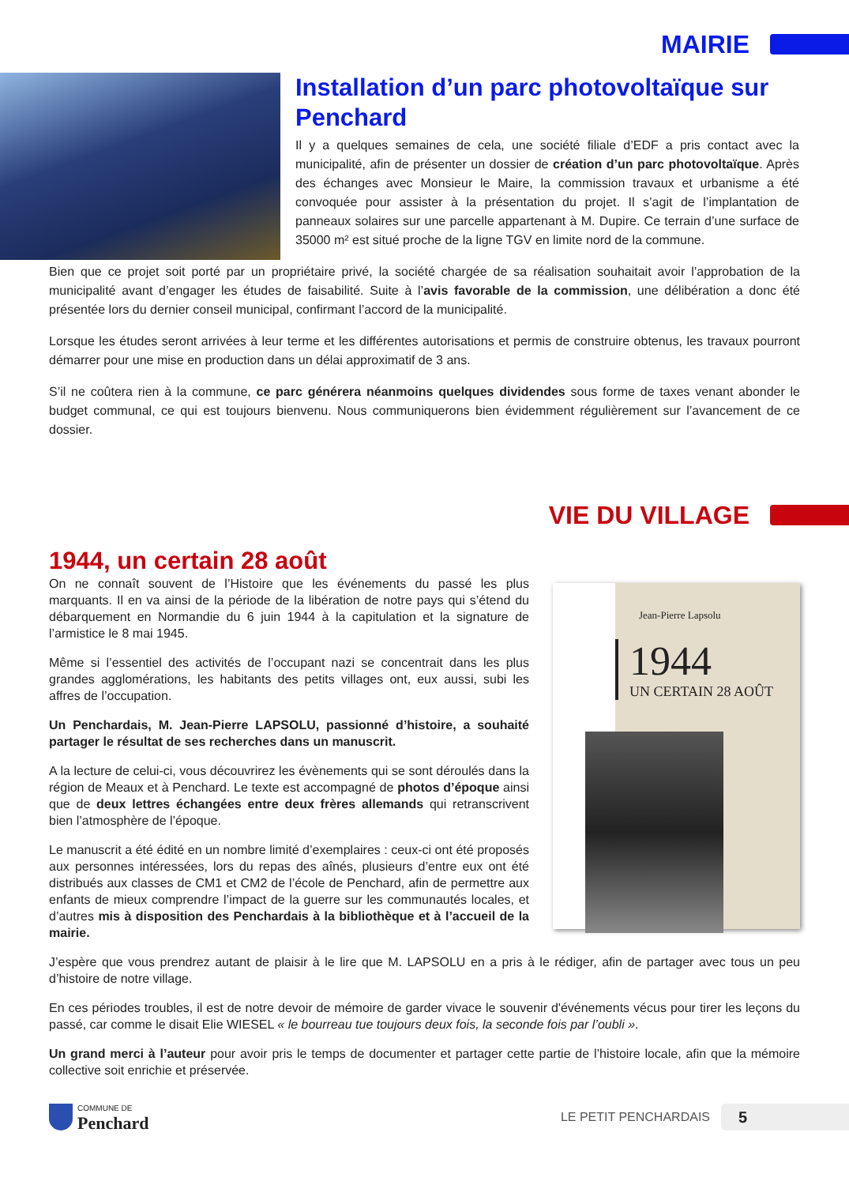MAIRIE
Installation d’un parc photovoltaïque sur Penchard
Il y a quelques semaines de cela, une société filiale d’EDF a pris contact avec la municipalité, afin de présenter un dossier de création d’un parc photovoltaïque. Après des échanges avec Monsieur le Maire, la commission travaux et urbanisme a été convoquée pour assister à la présentation du projet. Il s’agit de l’implantation de panneaux solaires sur une parcelle appartenant à M. Dupire. Ce terrain d’une surface de 35000 m² est situé proche de la ligne TGV en limite nord de la commune.
Bien que ce projet soit porté par un propriétaire privé, la société chargée de sa réalisation souhaitait avoir l’approbation de la municipalité avant d’engager les études de faisabilité. Suite à l’avis favorable de la commission, une délibération a donc été présentée lors du dernier conseil municipal, confirmant l’accord de la municipalité.
Lorsque les études seront arrivées à leur terme et les différentes autorisations et permis de construire obtenus, les travaux pourront démarrer pour une mise en production dans un délai approximatif de 3 ans.
S’il ne coûtera rien à la commune, ce parc générera néanmoins quelques dividendes sous forme de taxes venant abonder le budget communal, ce qui est toujours bienvenu. Nous communiquerons bien évidemment régulièrement sur l’avancement de ce dossier.
VIE DU VILLAGE
1944, un certain 28 août
On ne connaît souvent de l’Histoire que les événements du passé les plus marquants. Il en va ainsi de la période de la libération de notre pays qui s’étend du débarquement en Normandie du 6 juin 1944 à la capitulation et la signature de l’armistice le 8 mai 1945.
Même si l’essentiel des activités de l’occupant nazi se concentrait dans les plus grandes agglomérations, les habitants des petits villages ont, eux aussi, subi les affres de l’occupation.
Un Penchardais, M. Jean-Pierre LAPSOLU, passionné d’histoire, a souhaité partager le résultat de ses recherches dans un manuscrit.
A la lecture de celui-ci, vous découvrirez les évènements qui se sont déroulés dans la région de Meaux et à Penchard. Le texte est accompagné de photos d’époque ainsi que de deux lettres échangées entre deux frères allemands qui retranscrivent bien l’atmosphère de l’époque.
Le manuscrit a été édité en un nombre limité d’exemplaires : ceux-ci ont été proposés aux personnes intéressées, lors du repas des aînés, plusieurs d’entre eux ont été distribués aux classes de CM1 et CM2 de l’école de Penchard, afin de permettre aux enfants de mieux comprendre l’impact de la guerre sur les communautés locales, et d’autres mis à disposition des Penchardais à la bibliothèque et à l’accueil de la mairie.
Jean-Pierre Lapsolu
1944
UN CERTAIN 28 AOÛT
J’espère que vous prendrez autant de plaisir à le lire que M. LAPSOLU en a pris à le rédiger, afin de partager avec tous un peu d’histoire de notre village.
En ces périodes troubles, il est de notre devoir de mémoire de garder vivace le souvenir d'événements vécus pour tirer les leçons du passé, car comme le disait Elie WIESEL « le bourreau tue toujours deux fois, la seconde fois par l’oubli ».
Un grand merci à l’auteur pour avoir pris le temps de documenter et partager cette partie de l’histoire locale, afin que la mémoire collective soit enrichie et préservée.
COMMUNE DE
Penchard
LE PETIT PENCHARDAIS
5